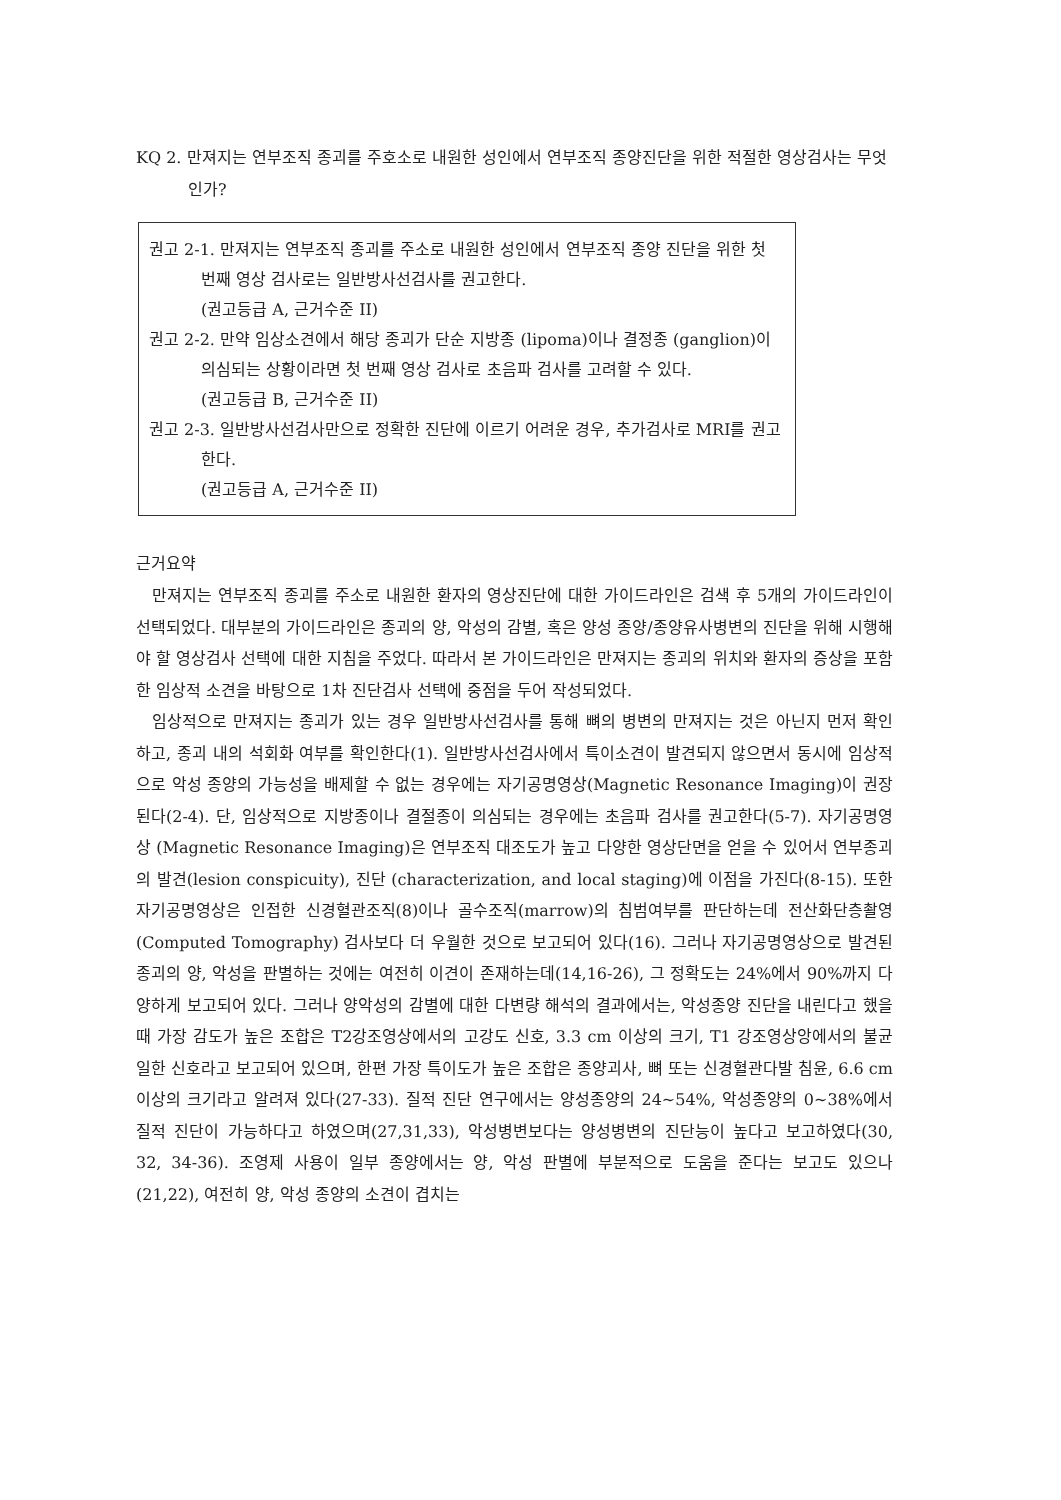KQ 2. 만져지는 연부조직 종괴를 주호소로 내원한 성인에서 연부조직 종양진단을 위한 적절한 영상검사는 무엇인가?
권고 2-1. 만져지는 연부조직 종괴를 주소로 내원한 성인에서 연부조직 종양 진단을 위한 첫 번째 영상 검사로는 일반방사선검사를 권고한다.
(권고등급 A, 근거수준 II)
권고 2-2. 만약 임상소견에서 해당 종괴가 단순 지방종 (lipoma)이나 결정종 (ganglion)이 의심되는 상황이라면 첫 번째 영상 검사로 초음파 검사를 고려할 수 있다.
(권고등급 B, 근거수준 II)
권고 2-3. 일반방사선검사만으로 정확한 진단에 이르기 어려운 경우, 추가검사로 MRI를 권고한다.
(권고등급 A, 근거수준 II)
근거요약
만져지는 연부조직 종괴를 주소로 내원한 환자의 영상진단에 대한 가이드라인은 검색 후 5개의 가이드라인이 선택되었다. 대부분의 가이드라인은 종괴의 양, 악성의 감별, 혹은 양성 종양/종양유사병변의 진단을 위해 시행해야 할 영상검사 선택에 대한 지침을 주었다. 따라서 본 가이드라인은 만져지는 종괴의 위치와 환자의 증상을 포함한 임상적 소견을 바탕으로 1차 진단검사 선택에 중점을 두어 작성되었다.
임상적으로 만져지는 종괴가 있는 경우 일반방사선검사를 통해 뼈의 병변의 만져지는 것은 아닌지 먼저 확인하고, 종괴 내의 석회화 여부를 확인한다(1). 일반방사선검사에서 특이소견이 발견되지 않으면서 동시에 임상적으로 악성 종양의 가능성을 배제할 수 없는 경우에는 자기공명영상(Magnetic Resonance Imaging)이 권장된다(2-4). 단, 임상적으로 지방종이나 결절종이 의심되는 경우에는 초음파 검사를 권고한다(5-7). 자기공명영상 (Magnetic Resonance Imaging)은 연부조직 대조도가 높고 다양한 영상단면을 얻을 수 있어서 연부종괴의 발견(lesion conspicuity), 진단 (characterization, and local staging)에 이점을 가진다(8-15). 또한 자기공명영상은 인접한 신경혈관조직(8)이나 골수조직(marrow)의 침범여부를 판단하는데 전산화단층촬영(Computed Tomography) 검사보다 더 우월한 것으로 보고되어 있다(16). 그러나 자기공명영상으로 발견된 종괴의 양, 악성을 판별하는 것에는 여전히 이견이 존재하는데(14,16-26), 그 정확도는 24%에서 90%까지 다양하게 보고되어 있다. 그러나 양악성의 감별에 대한 다변량 해석의 결과에서는, 악성종양 진단을 내린다고 했을 때 가장 감도가 높은 조합은 T2강조영상에서의 고강도 신호, 3.3 cm 이상의 크기, T1 강조영상앙에서의 불균일한 신호라고 보고되어 있으며, 한편 가장 특이도가 높은 조합은 종양괴사, 뼈 또는 신경혈관다발 침윤, 6.6 cm 이상의 크기라고 알려져 있다(27-33). 질적 진단 연구에서는 양성종양의 24~54%, 악성종양의 0~38%에서 질적 진단이 가능하다고 하였으며(27,31,33), 악성병변보다는 양성병변의 진단능이 높다고 보고하였다(30, 32, 34-36). 조영제 사용이 일부 종양에서는 양, 악성 판별에 부분적으로 도움을 준다는 보고도 있으나(21,22), 여전히 양, 악성 종양의 소견이 겹치는